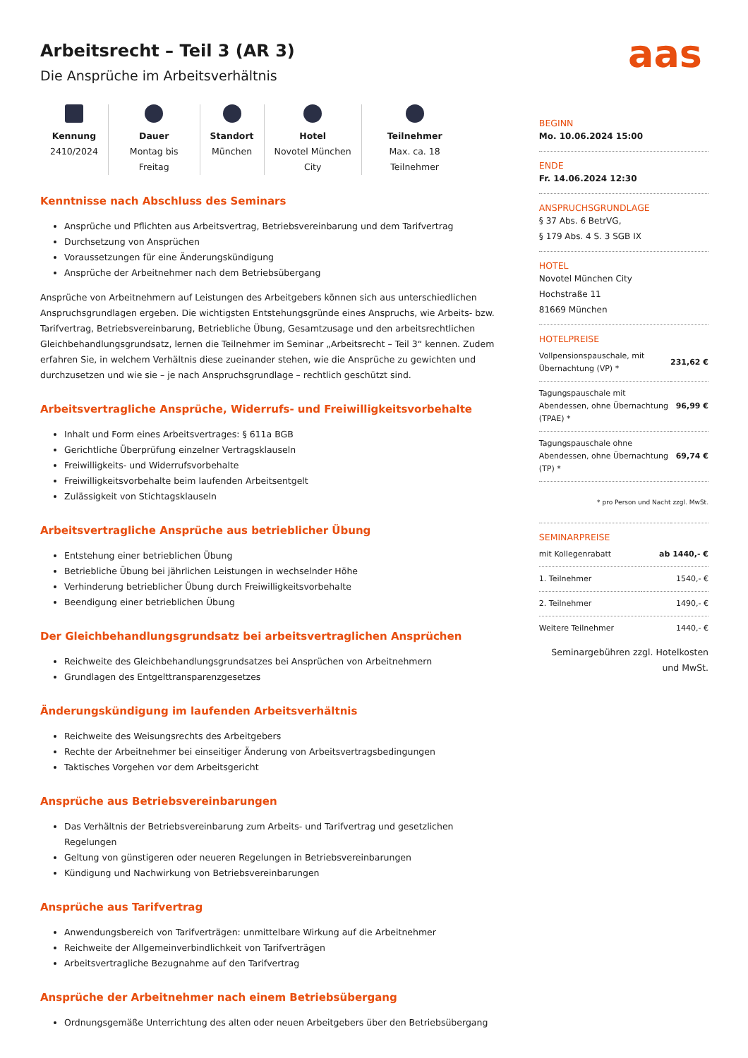aas
Arbeitsrecht – Teil 3 (AR 3)
Die Ansprüche im Arbeitsverhältnis
Kennung
2410/2024
Dauer
Montag bis
Freitag
Standort
München
Hotel
Novotel München
City
Teilnehmer
Max. ca. 18
Teilnehmer
Kenntnisse nach Abschluss des Seminars
Ansprüche und Pflichten aus Arbeitsvertrag, Betriebsvereinbarung und dem Tarifvertrag
Durchsetzung von Ansprüchen
Voraussetzungen für eine Änderungskündigung
Ansprüche der Arbeitnehmer nach dem Betriebsübergang
Ansprüche von Arbeitnehmern auf Leistungen des Arbeitgebers können sich aus unterschiedlichen Anspruchsgrundlagen ergeben. Die wichtigsten Entstehungsgründe eines Anspruchs, wie Arbeits- bzw. Tarifvertrag, Betriebsvereinbarung, Betriebliche Übung, Gesamtzusage und den arbeitsrechtlichen Gleichbehandlungsgrundsatz, lernen die Teilnehmer im Seminar „Arbeitsrecht – Teil 3“ kennen. Zudem erfahren Sie, in welchem Verhältnis diese zueinander stehen, wie die Ansprüche zu gewichten und durchzusetzen und wie sie – je nach Anspruchsgrundlage – rechtlich geschützt sind.
Arbeitsvertragliche Ansprüche, Widerrufs- und Freiwilligkeitsvorbehalte
Inhalt und Form eines Arbeitsvertrages: § 611a BGB
Gerichtliche Überprüfung einzelner Vertragsklauseln
Freiwilligkeits- und Widerrufsvorbehalte
Freiwilligkeitsvorbehalte beim laufenden Arbeitsentgelt
Zulässigkeit von Stichtagsklauseln
Arbeitsvertragliche Ansprüche aus betrieblicher Übung
Entstehung einer betrieblichen Übung
Betriebliche Übung bei jährlichen Leistungen in wechselnder Höhe
Verhinderung betrieblicher Übung durch Freiwilligkeitsvorbehalte
Beendigung einer betrieblichen Übung
Der Gleichbehandlungsgrundsatz bei arbeitsvertraglichen Ansprüchen
Reichweite des Gleichbehandlungsgrundsatzes bei Ansprüchen von Arbeitnehmern
Grundlagen des Entgelttransparenzgesetzes
Änderungskündigung im laufenden Arbeitsverhältnis
Reichweite des Weisungsrechts des Arbeitgebers
Rechte der Arbeitnehmer bei einseitiger Änderung von Arbeitsvertragsbedingungen
Taktisches Vorgehen vor dem Arbeitsgericht
Ansprüche aus Betriebsvereinbarungen
Das Verhältnis der Betriebsvereinbarung zum Arbeits- und Tarifvertrag und gesetzlichen Regelungen
Geltung von günstigeren oder neueren Regelungen in Betriebsvereinbarungen
Kündigung und Nachwirkung von Betriebsvereinbarungen
Ansprüche aus Tarifvertrag
Anwendungsbereich von Tarifverträgen: unmittelbare Wirkung auf die Arbeitnehmer
Reichweite der Allgemeinverbindlichkeit von Tarifverträgen
Arbeitsvertragliche Bezugnahme auf den Tarifvertrag
Ansprüche der Arbeitnehmer nach einem Betriebsübergang
Ordnungsgemäße Unterrichtung des alten oder neuen Arbeitgebers über den Betriebsübergang
BEGINN
Mo. 10.06.2024 15:00
ENDE
Fr. 14.06.2024 12:30
ANSPRUCHSGRUNDLAGE
§ 37 Abs. 6 BetrVG,
§ 179 Abs. 4 S. 3 SGB IX
HOTEL
Novotel München City
Hochstraße 11
81669 München
HOTELPREISE
| Vollpensionspauschale, mit Übernachtung (VP) * | 231,62 € |
| Tagungspauschale mit Abendessen, ohne Übernachtung (TPAE) * | 96,99 € |
| Tagungspauschale ohne Abendessen, ohne Übernachtung (TP) * | 69,74 € |
| * pro Person und Nacht zzgl. MwSt. | |
SEMINARPREISE
| mit Kollegenrabatt | ab 1440,- € |
| 1. Teilnehmer | 1540,- € |
| 2. Teilnehmer | 1490,- € |
| Weitere Teilnehmer | 1440,- € |
Seminargebühren zzgl. Hotelkosten und MwSt.